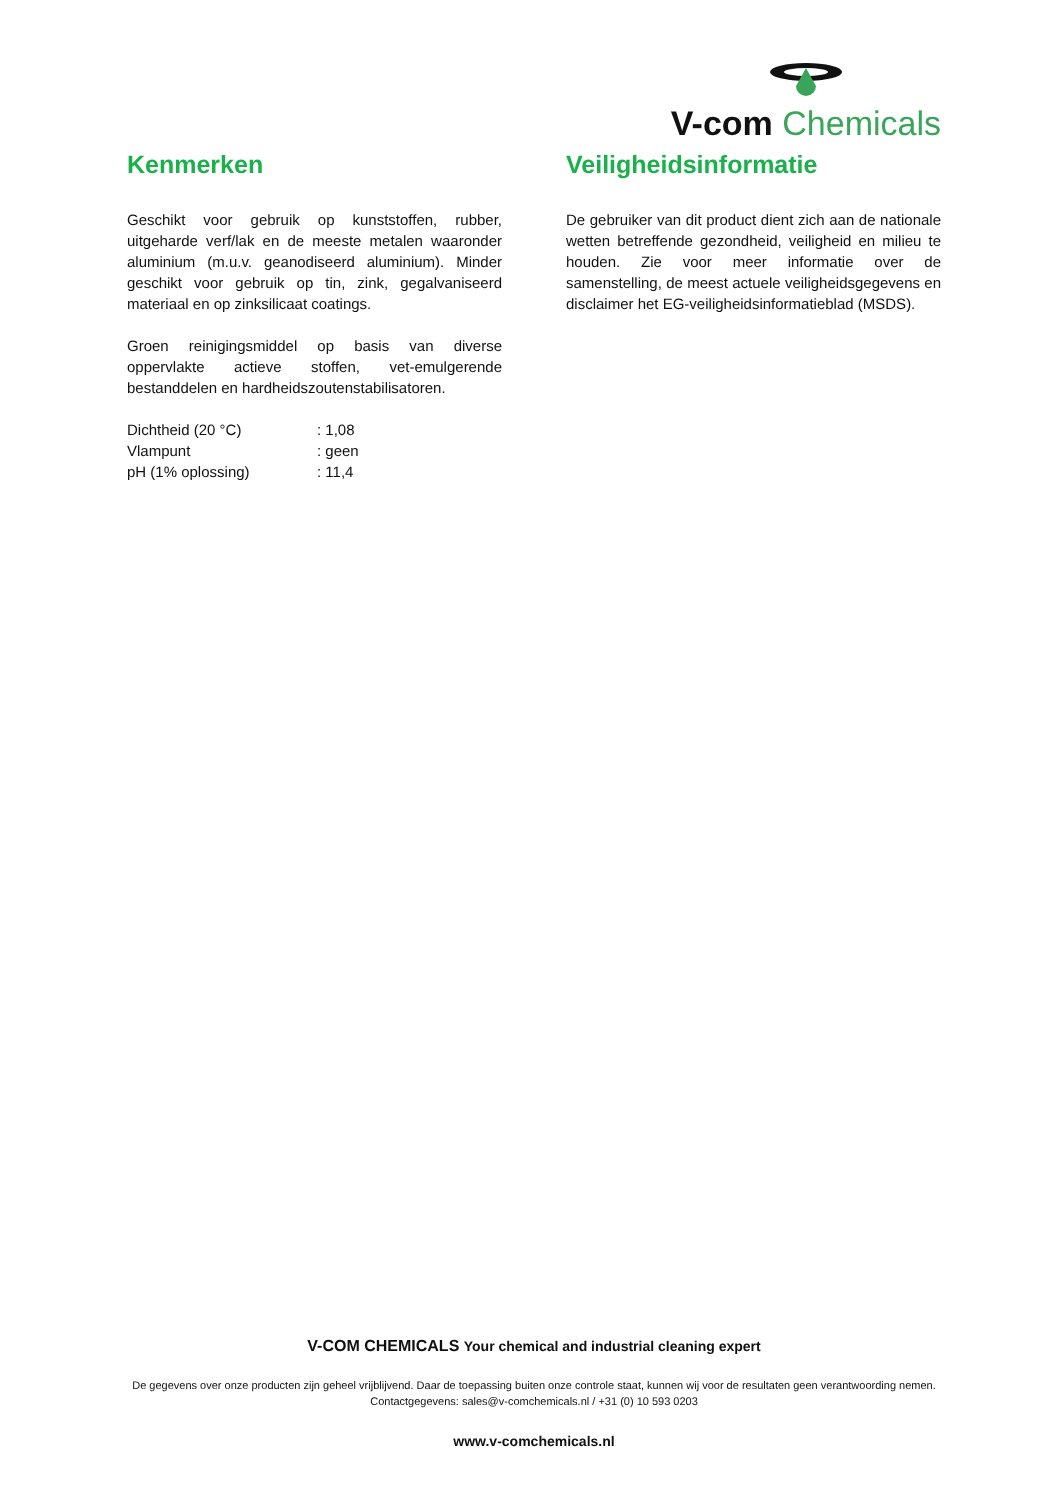V-com Chemicals
Kenmerken
Geschikt voor gebruik op kunststoffen, rubber, uitgeharde verf/lak en de meeste metalen waaronder aluminium (m.u.v. geanodiseerd aluminium). Minder geschikt voor gebruik op tin, zink, gegalvaniseerd materiaal en op zinksilicaat coatings.
Groen reinigingsmiddel op basis van diverse oppervlakte actieve stoffen, vet-emulgerende bestanddelen en hardheidszoutenstabilisatoren.
| Dichtheid (20 °C) | : 1,08 |
| Vlampunt | : geen |
| pH (1% oplossing) | : 11,4 |
Veiligheidsinformatie
De gebruiker van dit product dient zich aan de nationale wetten betreffende gezondheid, veiligheid en milieu te houden. Zie voor meer informatie over de samenstelling, de meest actuele veiligheidsgegevens en disclaimer het EG-veiligheidsinformatieblad (MSDS).
V-COM CHEMICALS Your chemical and industrial cleaning expert
De gegevens over onze producten zijn geheel vrijblijvend. Daar de toepassing buiten onze controle staat, kunnen wij voor de resultaten geen verantwoording nemen. Contactgegevens: sales@v-comchemicals.nl / +31 (0) 10 593 0203
www.v-comchemicals.nl